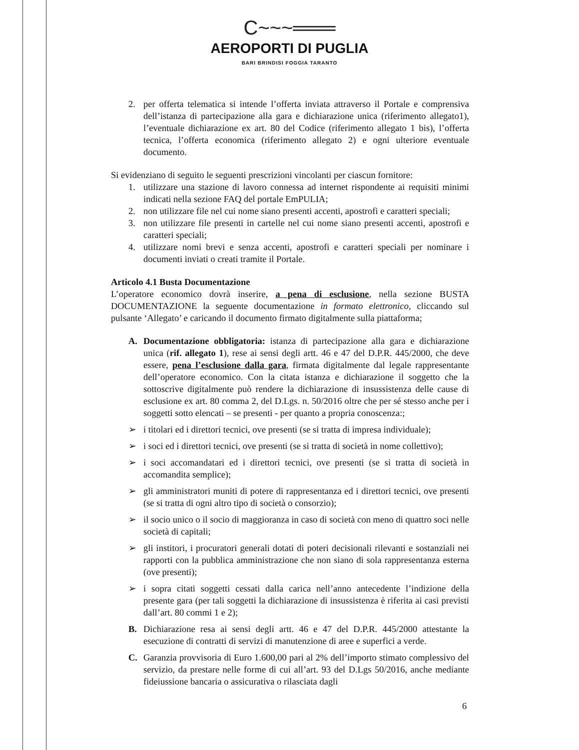C~~~═══
AEROPORTI DI PUGLIA
BARI BRINDISI FOGGIA TARANTO
2. per offerta telematica si intende l’offerta inviata attraverso il Portale e comprensiva dell’istanza di partecipazione alla gara e dichiarazione unica (riferimento allegato1), l’eventuale dichiarazione ex art. 80 del Codice (riferimento allegato 1 bis), l’offerta tecnica, l’offerta economica (riferimento allegato 2) e ogni ulteriore eventuale documento.
Si evidenziano di seguito le seguenti prescrizioni vincolanti per ciascun fornitore:
1. utilizzare una stazione di lavoro connessa ad internet rispondente ai requisiti minimi indicati nella sezione FAQ del portale EmPULIA;
2. non utilizzare file nel cui nome siano presenti accenti, apostrofi e caratteri speciali;
3. non utilizzare file presenti in cartelle nel cui nome siano presenti accenti, apostrofi e caratteri speciali;
4. utilizzare nomi brevi e senza accenti, apostrofi e caratteri speciali per nominare i documenti inviati o creati tramite il Portale.
Articolo 4.1 Busta Documentazione
L’operatore economico dovrà inserire, a pena di esclusione, nella sezione BUSTA DOCUMENTAZIONE la seguente documentazione in formato elettronico, cliccando sul pulsante ‘Allegato’ e caricando il documento firmato digitalmente sulla piattaforma;
A. Documentazione obbligatoria: istanza di partecipazione alla gara e dichiarazione unica (rif. allegato 1), rese ai sensi degli artt. 46 e 47 del D.P.R. 445/2000, che deve essere, pena l’esclusione dalla gara, firmata digitalmente dal legale rappresentante dell’operatore economico. Con la citata istanza e dichiarazione il soggetto che la sottoscrive digitalmente può rendere la dichiarazione di insussistenza delle cause di esclusione ex art. 80 comma 2, del D.Lgs. n. 50/2016 oltre che per sé stesso anche per i soggetti sotto elencati – se presenti - per quanto a propria conoscenza:;
➢ i titolari ed i direttori tecnici, ove presenti (se si tratta di impresa individuale);
➢ i soci ed i direttori tecnici, ove presenti (se si tratta di società in nome collettivo);
➢ i soci accomandatari ed i direttori tecnici, ove presenti (se si tratta di società in accomandita semplice);
➢ gli amministratori muniti di potere di rappresentanza ed i direttori tecnici, ove presenti (se si tratta di ogni altro tipo di società o consorzio);
➢ il socio unico o il socio di maggioranza in caso di società con meno di quattro soci nelle società di capitali;
➢ gli institori, i procuratori generali dotati di poteri decisionali rilevanti e sostanziali nei rapporti con la pubblica amministrazione che non siano di sola rappresentanza esterna (ove presenti);
➢ i sopra citati soggetti cessati dalla carica nell’anno antecedente l’indizione della presente gara (per tali soggetti la dichiarazione di insussistenza è riferita ai casi previsti dall’art. 80 commi 1 e 2);
B. Dichiarazione resa ai sensi degli artt. 46 e 47 del D.P.R. 445/2000 attestante la esecuzione di contratti di servizi di manutenzione di aree e superfici a verde.
C. Garanzia provvisoria di Euro 1.600,00 pari al 2% dell’importo stimato complessivo del servizio, da prestare nelle forme di cui all’art. 93 del D.Lgs 50/2016, anche mediante fideiussione bancaria o assicurativa o rilasciata dagli
6